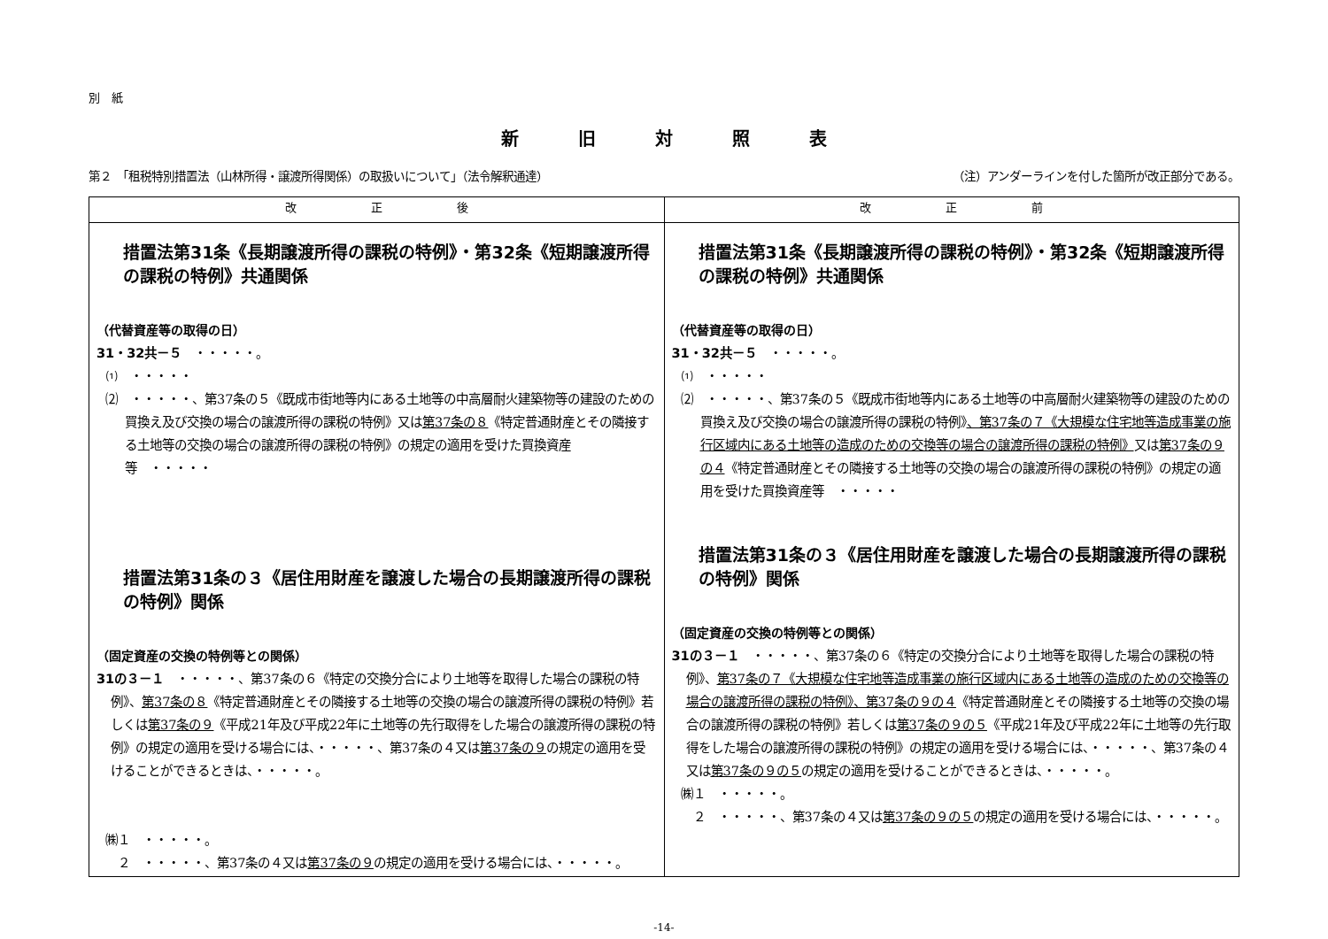別　紙
新 旧 対 照 表
第２　「租税特別措置法（山林所得・譲渡所得関係）の取扱いについて」（法令解釈通達） （注）アンダーラインを付した箇所が改正部分である。
| 改 正 後 | 改 正 前 |
| --- | --- |
| 措置法第31条《長期譲渡所得の課税の特例》・第32条《短期譲渡所得の課税の特例》共通関係 （代替資産等の取得の日） 31・32共－５ ・・・・・。 ⑴ ・・・・・ ⑵ ・・・・・、第37条の５《既成市街地等内にある土地等の中高層耐火建築物等の建設のための買換え及び交換の場合の譲渡所得の課税の特例》又は 第37条の８ 《特定普通財産とその隣接する土地等の交換の場合の譲渡所得の課税の特例》の規定の適用を受けた買換資産等 ・・・・・ 措置法第31条の３《居住用財産を譲渡した場合の長期譲渡所得の課税の特例》関係 （固定資産の交換の特例等との関係） 31の３－１ ・・・・・、第37条の６《特定の交換分合により土地等を取得した場合の課税の特例》、 第37条の８ 《特定普通財産とその隣接する土地等の交換の場合の譲渡所得の課税の特例》若しくは 第37条の９ 《平成21年及び平成22年に土地等の先行取得をした場合の譲渡所得の課税の特例》の規定の適用を受ける場合には、・・・・・、第37条の４又は 第37条の９ の規定の適用を受けることができるときは、・・・・・。 ㈱１ ・・・・・。 ２ ・・・・・、第37条の４又は 第37条の９ の規定の適用を受ける場合には、・・・・・。 | 措置法第31条《長期譲渡所得の課税の特例》・第32条《短期譲渡所得の課税の特例》共通関係 （代替資産等の取得の日） 31・32共－５ ・・・・・。 ⑴ ・・・・・ ⑵ ・・・・・、第37条の５《既成市街地等内にある土地等の中高層耐火建築物等の建設のための買換え及び交換の場合の譲渡所得の課税の特例》 、第37条の７《大規模な住宅地等造成事業の施行区域内にある土地等の造成のための交換等の場合の譲渡所得の課税の特例》 又は 第37条の９の４ 《特定普通財産とその隣接する土地等の交換の場合の譲渡所得の課税の特例》の規定の適用を受けた買換資産等 ・・・・・ 措置法第31条の３《居住用財産を譲渡した場合の長期譲渡所得の課税の特例》関係 （固定資産の交換の特例等との関係） 31の３－１ ・・・・・、第37条の６《特定の交換分合により土地等を取得した場合の課税の特例》、 第37条の７《大規模な住宅地等造成事業の施行区域内にある土地等の造成のための交換等の場合の譲渡所得の課税の特例》、第37条の９の４ 《特定普通財産とその隣接する土地等の交換の場合の譲渡所得の課税の特例》若しくは 第37条の９の５ 《平成21年及び平成22年に土地等の先行取得をした場合の譲渡所得の課税の特例》の規定の適用を受ける場合には、・・・・・、第37条の４又は 第37条の９の５ の規定の適用を受けることができるときは、・・・・・。 ㈱１ ・・・・・。 ２ ・・・・・、第37条の４又は 第37条の９の５ の規定の適用を受ける場合には、・・・・・。 |
-14-